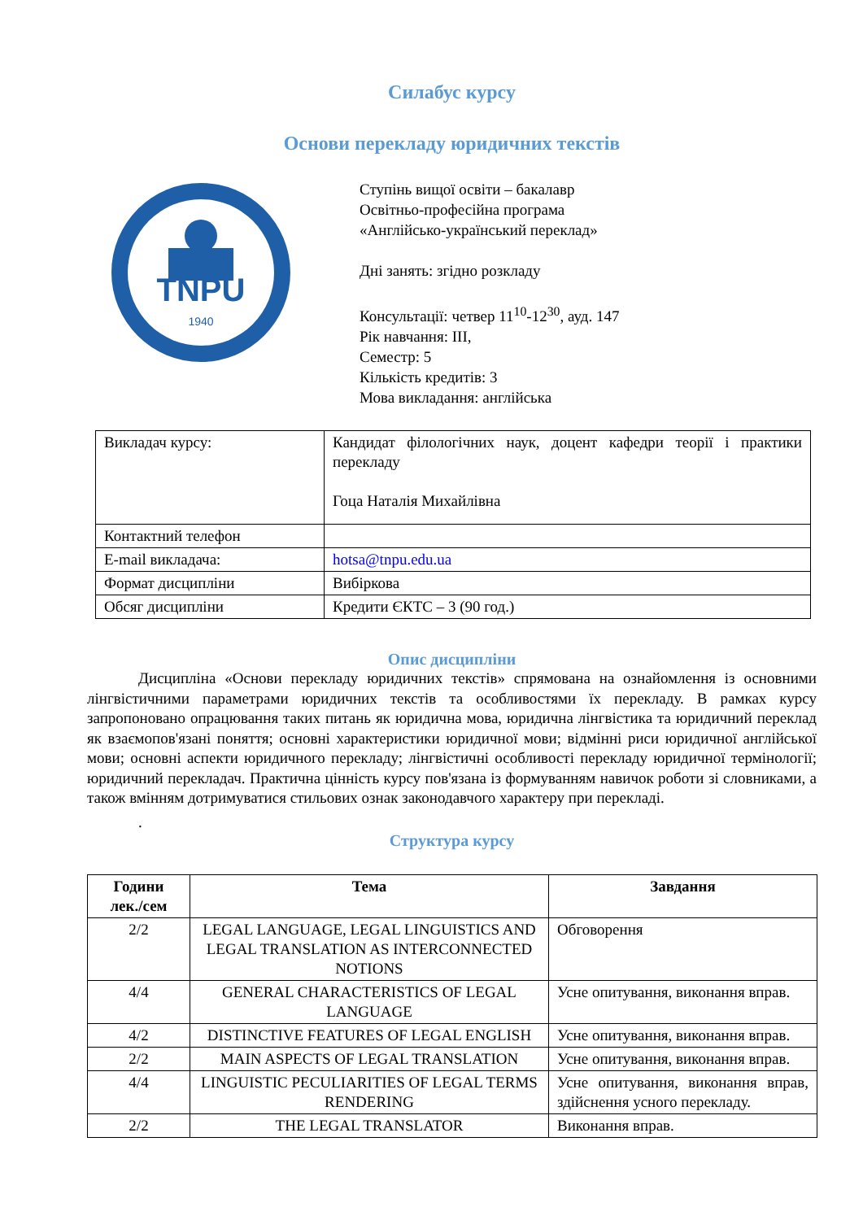Силабус курсу
Основи перекладу юридичних текстів
TNPU
1940
Ступінь вищої освіти – бакалавр
Освітньо-професійна програма
«Англійсько-український переклад»
Дні занять: згідно розкладу
Консультації: четвер 11<sup>10</sup>-12<sup>30</sup>, ауд. 147
Рік навчання: ІІІ,
Семестр: 5
Кількість кредитів: 3
Мова викладання: англійська
| Викладач курсу: | Кандидат філологічних наук, доцент кафедри теорії і практики перекладу Гоца Наталія Михайлівна |
| Контактний телефон | |
| E-mail викладача: | hotsa@tnpu.edu.ua |
| Формат дисципліни | Вибіркова |
| Обсяг дисципліни | Кредити ЄКТС – 3 (90 год.) |
Опис дисципліни
Дисципліна «Основи перекладу юридичних текстів» спрямована на ознайомлення із основними лінгвістичними параметрами юридичних текстів та особливостями їх перекладу. В рамках курсу запропоновано опрацювання таких питань як юридична мова, юридична лінгвістика та юридичний переклад як взаємопов'язані поняття; основні характеристики юридичної мови; відмінні риси юридичної англійської мови; основні аспекти юридичного перекладу; лінгвістичні особливості перекладу юридичної термінології; юридичний перекладач. Практична цінність курсу пов'язана із формуванням навичок роботи зі словниками, а також вмінням дотримуватися стильових ознак законодавчого характеру при перекладі.
.
Структура курсу
| Години лек./сем | Тема | Завдання |
| --- | --- | --- |
| 2/2 | LEGAL LANGUAGE, LEGAL LINGUISTICS AND LEGAL TRANSLATION AS INTERCONNECTED NOTIONS | Обговорення |
| 4/4 | GENERAL CHARACTERISTICS OF LEGAL LANGUAGE | Усне опитування, виконання вправ. |
| 4/2 | DISTINCTIVE FEATURES OF LEGAL ENGLISH | Усне опитування, виконання вправ. |
| 2/2 | MAIN ASPECTS OF LEGAL TRANSLATION | Усне опитування, виконання вправ. |
| 4/4 | LINGUISTIC PECULIARITIES OF LEGAL TERMS RENDERING | Усне опитування, виконання вправ, здійснення усного перекладу. |
| 2/2 | THE LEGAL TRANSLATOR | Виконання вправ. |